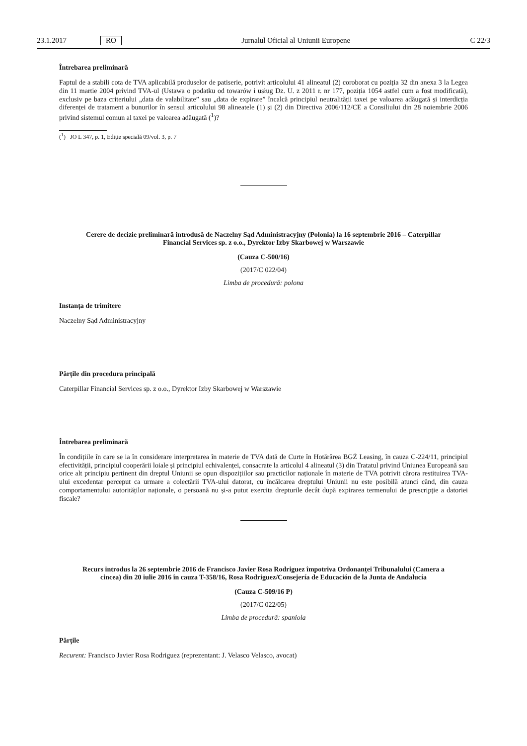23.1.2017 RO Jurnalul Oficial al Uniunii Europene C 22/3
Întrebarea preliminară
Faptul de a stabili cota de TVA aplicabilă produselor de patiserie, potrivit articolului 41 alineatul (2) coroborat cu poziția 32 din anexa 3 la Legea din 11 martie 2004 privind TVA-ul (Ustawa o podatku od towarów i usług Dz. U. z 2011 r. nr 177, poziția 1054 astfel cum a fost modificată), exclusiv pe baza criteriului „data de valabilitate” sau „data de expirare” încalcă principiul neutralității taxei pe valoarea adăugată și interdicția diferenței de tratament a bunurilor în sensul articolului 98 alineatele (1) și (2) din Directiva 2006/112/CE a Consiliului din 28 noiembrie 2006 privind sistemul comun al taxei pe valoarea adăugată (<sup>1</sup>)?
(<sup>1</sup>) JO L 347, p. 1, Ediție specială 09/vol. 3, p. 7
Cerere de decizie preliminară introdusă de Naczelny Sąd Administracyjny (Polonia) la 16 septembrie 2016 – Caterpillar Financial Services sp. z o.o., Dyrektor Izby Skarbowej w Warszawie
(Cauza C-500/16)
(2017/C 022/04)
Limba de procedură: polona
Instanța de trimitere
Naczelny Sąd Administracyjny
Părțile din procedura principală
Caterpillar Financial Services sp. z o.o., Dyrektor Izby Skarbowej w Warszawie
Întrebarea preliminară
În condițiile în care se ia în considerare interpretarea în materie de TVA dată de Curte în Hotărârea BGŻ Leasing, în cauza C-224/11, principiul efectivității, principiul cooperării loiale și principiul echivalenței, consacrate la articolul 4 alineatul (3) din Tratatul privind Uniunea Europeană sau orice alt principiu pertinent din dreptul Uniunii se opun dispozițiilor sau practicilor naționale în materie de TVA potrivit cărora restituirea TVA-ului excedentar perceput ca urmare a colectării TVA-ului datorat, cu încălcarea dreptului Uniunii nu este posibilă atunci când, din cauza comportamentului autorităților naționale, o persoană nu și-a putut exercita drepturile decât după expirarea termenului de prescripție a datoriei fiscale?
Recurs introdus la 26 septembrie 2016 de Francisco Javier Rosa Rodriguez împotriva Ordonanței Tribunalului (Camera a cincea) din 20 iulie 2016 în cauza T-358/16, Rosa Rodriguez/Consejería de Educación de la Junta de Andalucía
(Cauza C-509/16 P)
(2017/C 022/05)
Limba de procedură: spaniola
Părțile
Recurent: Francisco Javier Rosa Rodriguez (reprezentant: J. Velasco Velasco, avocat)